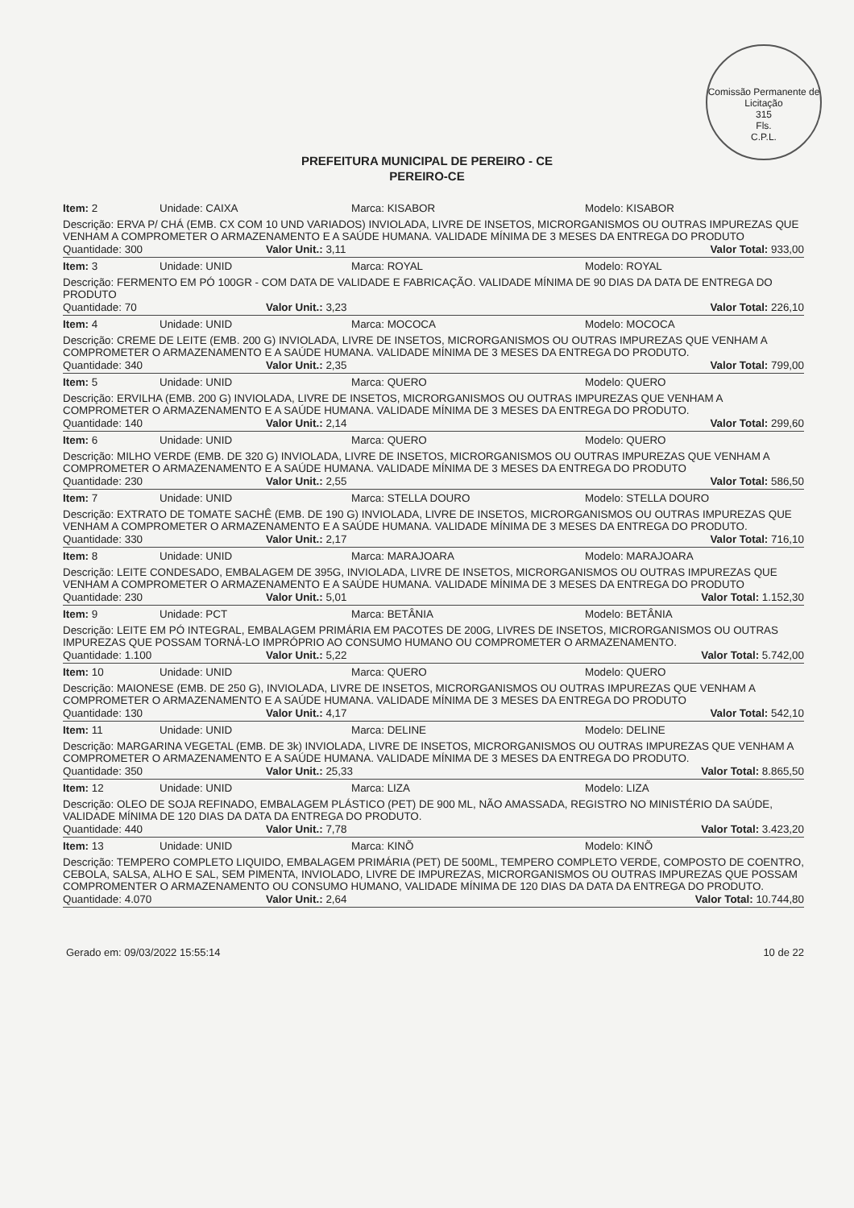Comissão Permanente de Licitação
315
Fls.
C.P.L.
PREFEITURA MUNICIPAL DE PEREIRO - CE
PEREIRO-CE
Item: 2 Unidade: CAIXA Marca: KISABOR Modelo: KISABOR
Descrição: ERVA P/ CHÁ (EMB. CX COM 10 UND VARIADOS) INVIOLADA, LIVRE DE INSETOS, MICRORGANISMOS OU OUTRAS IMPUREZAS QUE VENHAM A COMPROMETER O ARMAZENAMENTO E A SAÚDE HUMANA. VALIDADE MÍNIMA DE 3 MESES DA ENTREGA DO PRODUTO
Quantidade: 300 Valor Unit.: 3,11 Valor Total: 933,00
Item: 3 Unidade: UNID Marca: ROYAL Modelo: ROYAL
Descrição: FERMENTO EM PÓ 100GR - COM DATA DE VALIDADE E FABRICAÇÃO. VALIDADE MÍNIMA DE 90 DIAS DA DATA DE ENTREGA DO PRODUTO
Quantidade: 70 Valor Unit.: 3,23 Valor Total: 226,10
Item: 4 Unidade: UNID Marca: MOCOCA Modelo: MOCOCA
Descrição: CREME DE LEITE (EMB. 200 G) INVIOLADA, LIVRE DE INSETOS, MICRORGANISMOS OU OUTRAS IMPUREZAS QUE VENHAM A COMPROMETER O ARMAZENAMENTO E A SAÚDE HUMANA. VALIDADE MÍNIMA DE 3 MESES DA ENTREGA DO PRODUTO.
Quantidade: 340 Valor Unit.: 2,35 Valor Total: 799,00
Item: 5 Unidade: UNID Marca: QUERO Modelo: QUERO
Descrição: ERVILHA (EMB. 200 G) INVIOLADA, LIVRE DE INSETOS, MICRORGANISMOS OU OUTRAS IMPUREZAS QUE VENHAM A COMPROMETER O ARMAZENAMENTO E A SAÚDE HUMANA. VALIDADE MÍNIMA DE 3 MESES DA ENTREGA DO PRODUTO.
Quantidade: 140 Valor Unit.: 2,14 Valor Total: 299,60
Item: 6 Unidade: UNID Marca: QUERO Modelo: QUERO
Descrição: MILHO VERDE (EMB. DE 320 G) INVIOLADA, LIVRE DE INSETOS, MICRORGANISMOS OU OUTRAS IMPUREZAS QUE VENHAM A COMPROMETER O ARMAZENAMENTO E A SAÚDE HUMANA. VALIDADE MÍNIMA DE 3 MESES DA ENTREGA DO PRODUTO
Quantidade: 230 Valor Unit.: 2,55 Valor Total: 586,50
Item: 7 Unidade: UNID Marca: STELLA DOURO Modelo: STELLA DOURO
Descrição: EXTRATO DE TOMATE SACHÊ (EMB. DE 190 G) INVIOLADA, LIVRE DE INSETOS, MICRORGANISMOS OU OUTRAS IMPUREZAS QUE VENHAM A COMPROMETER O ARMAZENAMENTO E A SAÚDE HUMANA. VALIDADE MÍNIMA DE 3 MESES DA ENTREGA DO PRODUTO.
Quantidade: 330 Valor Unit.: 2,17 Valor Total: 716,10
Item: 8 Unidade: UNID Marca: MARAJOARA Modelo: MARAJOARA
Descrição: LEITE CONDESADO, EMBALAGEM DE 395G, INVIOLADA, LIVRE DE INSETOS, MICRORGANISMOS OU OUTRAS IMPUREZAS QUE VENHAM A COMPROMETER O ARMAZENAMENTO E A SAÚDE HUMANA. VALIDADE MÍNIMA DE 3 MESES DA ENTREGA DO PRODUTO
Quantidade: 230 Valor Unit.: 5,01 Valor Total: 1.152,30
Item: 9 Unidade: PCT Marca: BETÂNIA Modelo: BETÂNIA
Descrição: LEITE EM PÓ INTEGRAL, EMBALAGEM PRIMÁRIA EM PACOTES DE 200G, LIVRES DE INSETOS, MICRORGANISMOS OU OUTRAS IMPUREZAS QUE POSSAM TORNÁ-LO IMPRÓPRIO AO CONSUMO HUMANO OU COMPROMETER O ARMAZENAMENTO.
Quantidade: 1.100 Valor Unit.: 5,22 Valor Total: 5.742,00
Item: 10 Unidade: UNID Marca: QUERO Modelo: QUERO
Descrição: MAIONESE (EMB. DE 250 G), INVIOLADA, LIVRE DE INSETOS, MICRORGANISMOS OU OUTRAS IMPUREZAS QUE VENHAM A COMPROMETER O ARMAZENAMENTO E A SAÚDE HUMANA. VALIDADE MÍNIMA DE 3 MESES DA ENTREGA DO PRODUTO
Quantidade: 130 Valor Unit.: 4,17 Valor Total: 542,10
Item: 11 Unidade: UNID Marca: DELINE Modelo: DELINE
Descrição: MARGARINA VEGETAL (EMB. DE 3k) INVIOLADA, LIVRE DE INSETOS, MICRORGANISMOS OU OUTRAS IMPUREZAS QUE VENHAM A COMPROMETER O ARMAZENAMENTO E A SAÚDE HUMANA. VALIDADE MÍNIMA DE 3 MESES DA ENTREGA DO PRODUTO.
Quantidade: 350 Valor Unit.: 25,33 Valor Total: 8.865,50
Item: 12 Unidade: UNID Marca: LIZA Modelo: LIZA
Descrição: OLEO DE SOJA REFINADO, EMBALAGEM PLÁSTICO (PET) DE 900 ML, NÃO AMASSADA, REGISTRO NO MINISTÉRIO DA SAÚDE, VALIDADE MÍNIMA DE 120 DIAS DA DATA DA ENTREGA DO PRODUTO.
Quantidade: 440 Valor Unit.: 7,78 Valor Total: 3.423,20
Item: 13 Unidade: UNID Marca: KINÕ Modelo: KINÕ
Descrição: TEMPERO COMPLETO LIQUIDO, EMBALAGEM PRIMÁRIA (PET) DE 500ML, TEMPERO COMPLETO VERDE, COMPOSTO DE COENTRO, CEBOLA, SALSA, ALHO E SAL, SEM PIMENTA, INVIOLADO, LIVRE DE IMPUREZAS, MICRORGANISMOS OU OUTRAS IMPUREZAS QUE POSSAM COMPROMENTER O ARMAZENAMENTO OU CONSUMO HUMANO, VALIDADE MÍNIMA DE 120 DIAS DA DATA DA ENTREGA DO PRODUTO.
Quantidade: 4.070 Valor Unit.: 2,64 Valor Total: 10.744,80
Gerado em: 09/03/2022 15:55:14 10 de 22